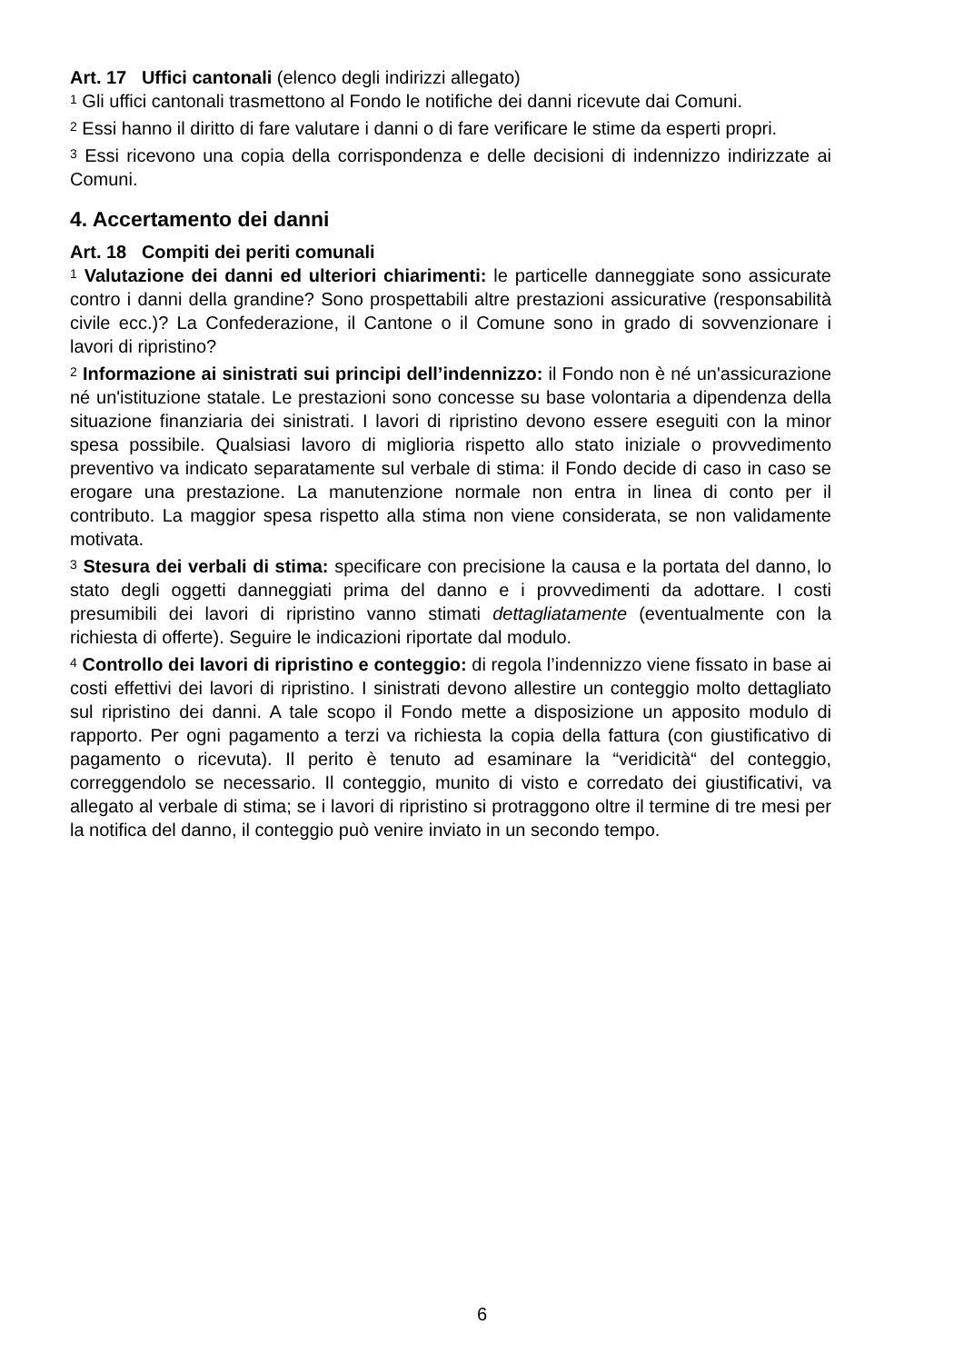Art. 17 Uffici cantonali (elenco degli indirizzi allegato)
<sup>1</sup> Gli uffici cantonali trasmettono al Fondo le notifiche dei danni ricevute dai Comuni.
<sup>2</sup> Essi hanno il diritto di fare valutare i danni o di fare verificare le stime da esperti propri.
<sup>3</sup> Essi ricevono una copia della corrispondenza e delle decisioni di indennizzo indirizzate ai Comuni.
4. Accertamento dei danni
Art. 18 Compiti dei periti comunali
<sup>1</sup> Valutazione dei danni ed ulteriori chiarimenti: le particelle danneggiate sono assicurate contro i danni della grandine? Sono prospettabili altre prestazioni assicurative (responsabilità civile ecc.)? La Confederazione, il Cantone o il Comune sono in grado di sovvenzionare i lavori di ripristino?
<sup>2</sup> Informazione ai sinistrati sui principi dell’indennizzo: il Fondo non è né un'assicurazione né un'istituzione statale. Le prestazioni sono concesse su base volontaria a dipendenza della situazione finanziaria dei sinistrati. I lavori di ripristino devono essere eseguiti con la minor spesa possibile. Qualsiasi lavoro di miglioria rispetto allo stato iniziale o provvedimento preventivo va indicato separatamente sul verbale di stima: il Fondo decide di caso in caso se erogare una prestazione. La manutenzione normale non entra in linea di conto per il contributo. La maggior spesa rispetto alla stima non viene considerata, se non validamente motivata.
<sup>3</sup> Stesura dei verbali di stima: specificare con precisione la causa e la portata del danno, lo stato degli oggetti danneggiati prima del danno e i provvedimenti da adottare. I costi presumibili dei lavori di ripristino vanno stimati dettagliatamente (eventualmente con la richiesta di offerte). Seguire le indicazioni riportate dal modulo.
<sup>4</sup> Controllo dei lavori di ripristino e conteggio: di regola l’indennizzo viene fissato in base ai costi effettivi dei lavori di ripristino. I sinistrati devono allestire un conteggio molto dettagliato sul ripristino dei danni. A tale scopo il Fondo mette a disposizione un apposito modulo di rapporto. Per ogni pagamento a terzi va richiesta la copia della fattura (con giustificativo di pagamento o ricevuta). Il perito è tenuto ad esaminare la “veridicità“ del conteggio, correggendolo se necessario. Il conteggio, munito di visto e corredato dei giustificativi, va allegato al verbale di stima; se i lavori di ripristino si protraggono oltre il termine di tre mesi per la notifica del danno, il conteggio può venire inviato in un secondo tempo.
6